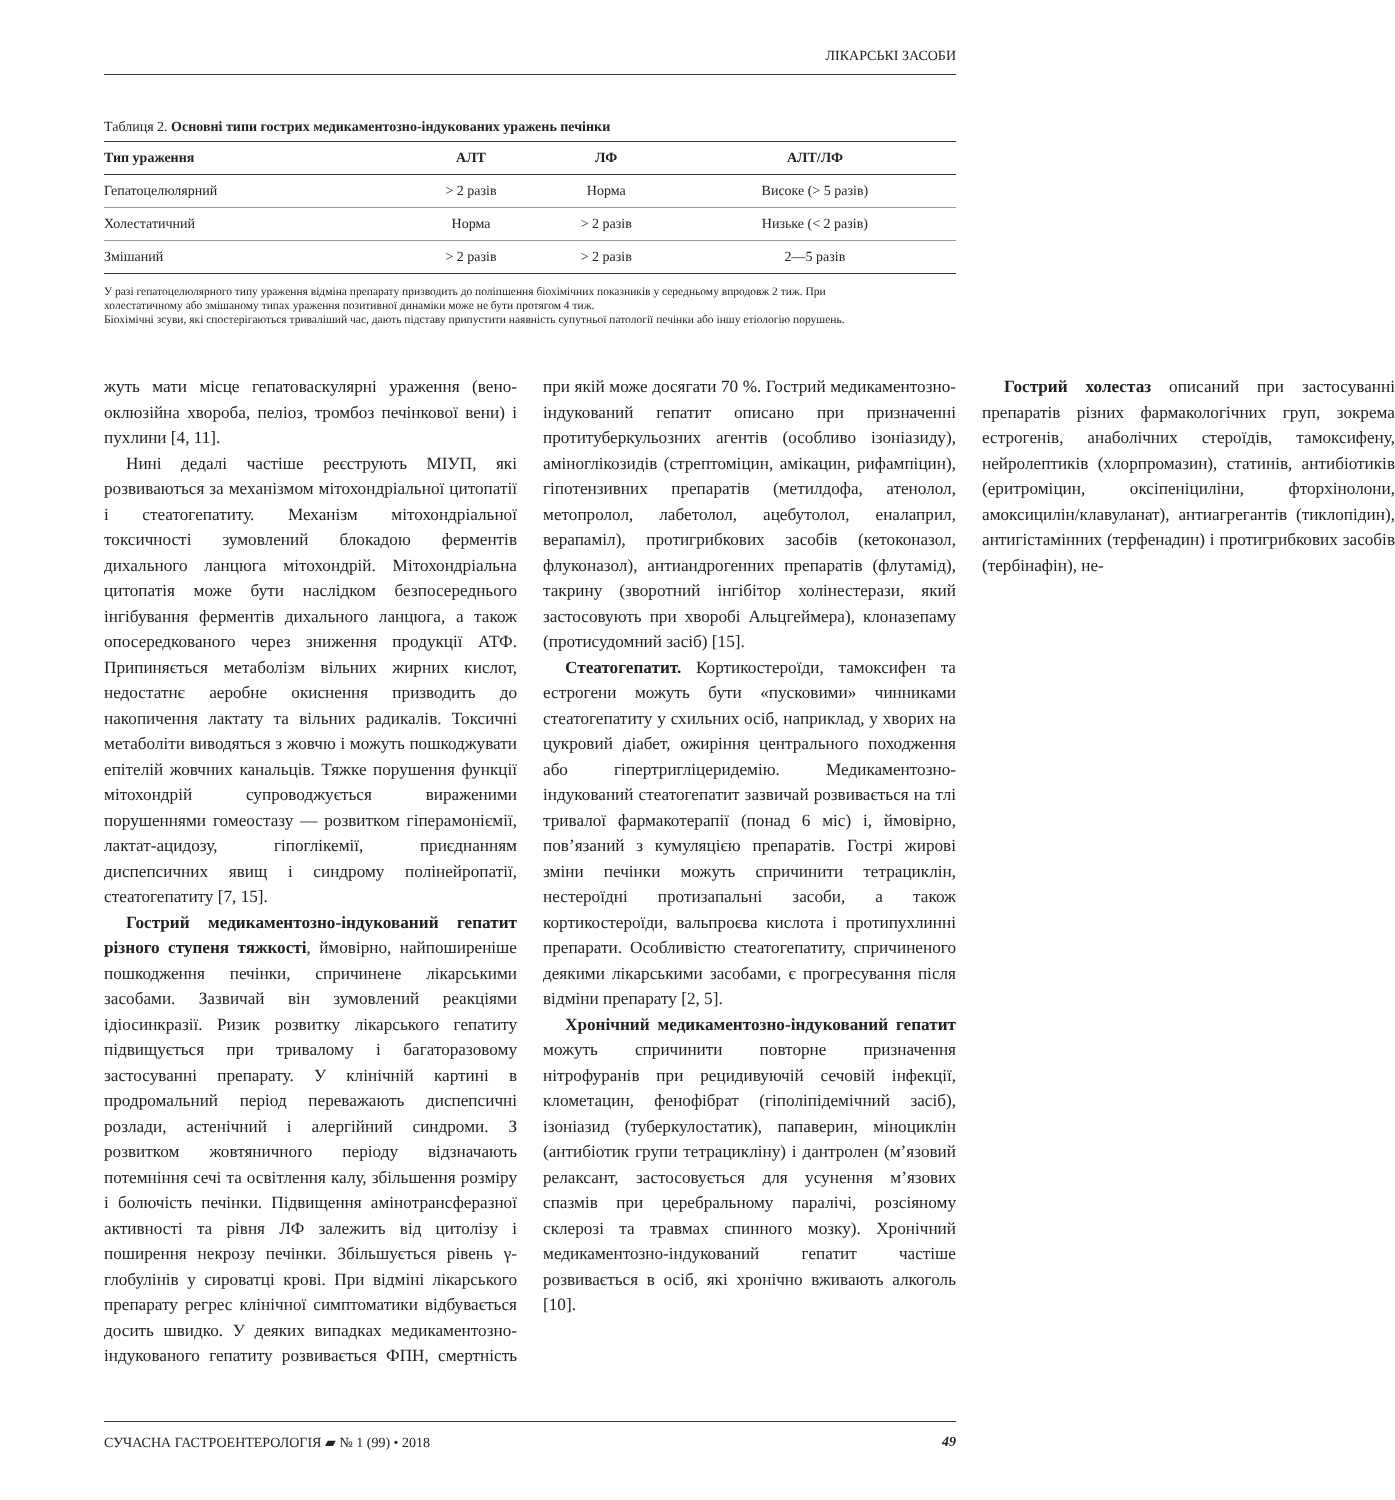ЛІКАРСЬКІ ЗАСОБИ
Таблиця 2. Основні типи гострих медикаментозно-індукованих уражень печінки
| Тип ураження | АЛТ | ЛФ | АЛТ/ЛФ |
| --- | --- | --- | --- |
| Гепатоцелюлярний | > 2 разів | Норма | Високе (> 5 разів) |
| Холестатичний | Норма | > 2 разів | Низьке (< 2 разів) |
| Змішаний | > 2 разів | > 2 разів | 2—5 разів |
У разі гепатоцелюлярного типу ураження відміна препарату призводить до поліпшення біохімічних показників у середньому впродовж 2 тиж. При холестатичному або змішаному типах ураження позитивної динаміки може не бути протягом 4 тиж.
Біохімічні зсуви, які спостерігаються триваліший час, дають підставу припустити наявність супутньої патології печінки або іншу етіологію порушень.
жуть мати місце гепатоваскулярні ураження (вено-оклюзійна хвороба, пеліоз, тромбоз печінкової вени) і пухлини [4, 11].
Нині дедалі частіше реєструють МІУП, які розвиваються за механізмом мітохондріальної цитопатії і стеатогепатиту. Механізм мітохондріальної токсичності зумовлений блокадою ферментів дихального ланцюга мітохондрій. Мітохондріальна цитопатія може бути наслідком безпосереднього інгібування ферментів дихального ланцюга, а також опосередкованого через зниження продукції АТФ. Припиняється метаболізм вільних жирних кислот, недостатнє аеробне окиснення призводить до накопичення лактату та вільних радикалів. Токсичні метаболіти виводяться з жовчю і можуть пошкоджувати епітелій жовчних канальців. Тяжке порушення функції мітохондрій супроводжується вираженими порушеннями гомеостазу — розвитком гіперамоніємії, лактат-ацидозу, гіпоглікемії, приєднанням диспепсичних явищ і синдрому полінейропатії, стеатогепатиту [7, 15].
Гострий медикаментозно-індукований гепатит різного ступеня тяжкості, ймовірно, найпоширеніше пошкодження печінки, спричинене лікарськими засобами. Зазвичай він зумовлений реакціями ідіосинкразії. Ризик розвитку лікарського гепатиту підвищується при тривалому і багаторазовому застосуванні препарату. У клінічній картині в продромальний період переважають диспепсичні розлади, астенічний і алергійний синдроми. З розвитком жовтяничного періоду відзначають потемніння сечі та освітлення калу, збільшення розміру і болючість печінки. Підвищення амінотрансферазної активності та рівня ЛФ залежить від цитолізу і поширення некрозу печінки. Збільшується рівень γ-глобулінів у сироватці крові. При відміні лікарського препарату регрес клінічної симптоматики відбувається досить швидко. У деяких випадках медикаментозно-індукованого гепатиту розвивається ФПН, смертність при якій може досягати 70 %. Гострий медикаментозно-індукований гепатит описано при призначенні протитуберкульозних агентів (особливо ізоніазиду), аміноглікозидів (стрептоміцин, амікацин, рифампіцин), гіпотензивних препаратів (метилдофа, атенолол, метопролол, лабетолол, ацебутолол, еналаприл, верапаміл), протигрибкових засобів (кетоконазол, флуконазол), антиандрогенних препаратів (флутамід), такрину (зворотний інгібітор холінестерази, який застосовують при хворобі Альцгеймера), клоназепаму (протисудомний засіб) [15].
Стеатогепатит. Кортикостероїди, тамоксифен та естрогени можуть бути «пусковими» чинниками стеатогепатиту у схильних осіб, наприклад, у хворих на цукровий діабет, ожиріння центрального походження або гіпертригліцеридемію. Медикаментозно-індукований стеатогепатит зазвичай розвивається на тлі тривалої фармакотерапії (понад 6 міс) і, ймовірно, пов’язаний з кумуляцією препаратів. Гострі жирові зміни печінки можуть спричинити тетрациклін, нестероїдні протизапальні засоби, а також кортикостероїди, вальпроєва кислота і протипухлинні препарати. Особливістю стеатогепатиту, спричиненого деякими лікарськими засобами, є прогресування після відміни препарату [2, 5].
Хронічний медикаментозно-індукований гепатит можуть спричинити повторне призначення нітрофуранів при рецидивуючій сечовій інфекції, клометацин, фенофібрат (гіполіпідемічний засіб), ізоніазид (туберкулостатик), папаверин, міноциклін (антибіотик групи тетрацикліну) і дантролен (м’язовий релаксант, застосовується для усунення м’язових спазмів при церебральному паралічі, розсіяному склерозі та травмах спинного мозку). Хронічний медикаментозно-індукований гепатит частіше розвивається в осіб, які хронічно вживають алкоголь [10].
Гострий холестаз описаний при застосуванні препаратів різних фармакологічних груп, зокрема естрогенів, анаболічних стероїдів, тамоксифену, нейролептиків (хлорпромазин), статинів, антибіотиків (еритроміцин, оксіпеніциліни, фторхінолони, амоксицилін/клавуланат), антиагрегантів (тиклопідин), антигістамінних (терфенадин) і протигрибкових засобів (тербінафін), не-
СУЧАСНА ГАСТРОЕНТЕРОЛОГІЯ ▰ № 1 (99) • 2018 49